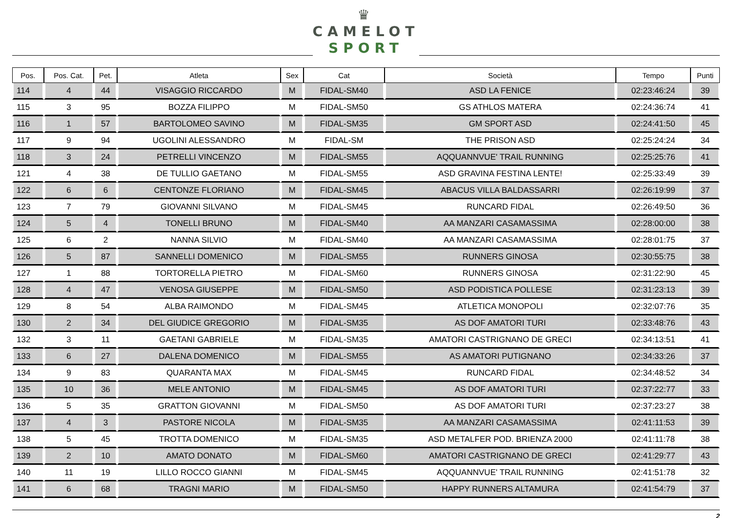♛
CAMELOT
SPORT
| Pos. | Pos. Cat. | Pet. | Atleta | Sex | Cat | Società | Tempo | Punti |
| --- | --- | --- | --- | --- | --- | --- | --- | --- |
| 114 | 4 | 44 | VISAGGIO RICCARDO | M | FIDAL-SM40 | ASD LA FENICE | 02:23:46:24 | 39 |
| 115 | 3 | 95 | BOZZA FILIPPO | M | FIDAL-SM50 | GS ATHLOS MATERA | 02:24:36:74 | 41 |
| 116 | 1 | 57 | BARTOLOMEO SAVINO | M | FIDAL-SM35 | GM SPORT ASD | 02:24:41:50 | 45 |
| 117 | 9 | 94 | UGOLINI ALESSANDRO | M | FIDAL-SM | THE PRISON ASD | 02:25:24:24 | 34 |
| 118 | 3 | 24 | PETRELLI VINCENZO | M | FIDAL-SM55 | AQQUANNVUE' TRAIL RUNNING | 02:25:25:76 | 41 |
| 121 | 4 | 38 | DE TULLIO GAETANO | M | FIDAL-SM55 | ASD GRAVINA FESTINA LENTE! | 02:25:33:49 | 39 |
| 122 | 6 | 6 | CENTONZE FLORIANO | M | FIDAL-SM45 | ABACUS VILLA BALDASSARRI | 02:26:19:99 | 37 |
| 123 | 7 | 79 | GIOVANNI SILVANO | M | FIDAL-SM45 | RUNCARD FIDAL | 02:26:49:50 | 36 |
| 124 | 5 | 4 | TONELLI BRUNO | M | FIDAL-SM40 | AA MANZARI CASAMASSIMA | 02:28:00:00 | 38 |
| 125 | 6 | 2 | NANNA SILVIO | M | FIDAL-SM40 | AA MANZARI CASAMASSIMA | 02:28:01:75 | 37 |
| 126 | 5 | 87 | SANNELLI DOMENICO | M | FIDAL-SM55 | RUNNERS GINOSA | 02:30:55:75 | 38 |
| 127 | 1 | 88 | TORTORELLA PIETRO | M | FIDAL-SM60 | RUNNERS GINOSA | 02:31:22:90 | 45 |
| 128 | 4 | 47 | VENOSA GIUSEPPE | M | FIDAL-SM50 | ASD PODISTICA POLLESE | 02:31:23:13 | 39 |
| 129 | 8 | 54 | ALBA RAIMONDO | M | FIDAL-SM45 | ATLETICA MONOPOLI | 02:32:07:76 | 35 |
| 130 | 2 | 34 | DEL GIUDICE GREGORIO | M | FIDAL-SM35 | AS DOF AMATORI TURI | 02:33:48:76 | 43 |
| 132 | 3 | 11 | GAETANI GABRIELE | M | FIDAL-SM35 | AMATORI CASTRIGNANO DE GRECI | 02:34:13:51 | 41 |
| 133 | 6 | 27 | DALENA DOMENICO | M | FIDAL-SM55 | AS AMATORI PUTIGNANO | 02:34:33:26 | 37 |
| 134 | 9 | 83 | QUARANTA MAX | M | FIDAL-SM45 | RUNCARD FIDAL | 02:34:48:52 | 34 |
| 135 | 10 | 36 | MELE ANTONIO | M | FIDAL-SM45 | AS DOF AMATORI TURI | 02:37:22:77 | 33 |
| 136 | 5 | 35 | GRATTON GIOVANNI | M | FIDAL-SM50 | AS DOF AMATORI TURI | 02:37:23:27 | 38 |
| 137 | 4 | 3 | PASTORE NICOLA | M | FIDAL-SM35 | AA MANZARI CASAMASSIMA | 02:41:11:53 | 39 |
| 138 | 5 | 45 | TROTTA DOMENICO | M | FIDAL-SM35 | ASD METALFER POD. BRIENZA 2000 | 02:41:11:78 | 38 |
| 139 | 2 | 10 | AMATO DONATO | M | FIDAL-SM60 | AMATORI CASTRIGNANO DE GRECI | 02:41:29:77 | 43 |
| 140 | 11 | 19 | LILLO ROCCO GIANNI | M | FIDAL-SM45 | AQQUANNVUE' TRAIL RUNNING | 02:41:51:78 | 32 |
| 141 | 6 | 68 | TRAGNI MARIO | M | FIDAL-SM50 | HAPPY RUNNERS ALTAMURA | 02:41:54:79 | 37 |
2